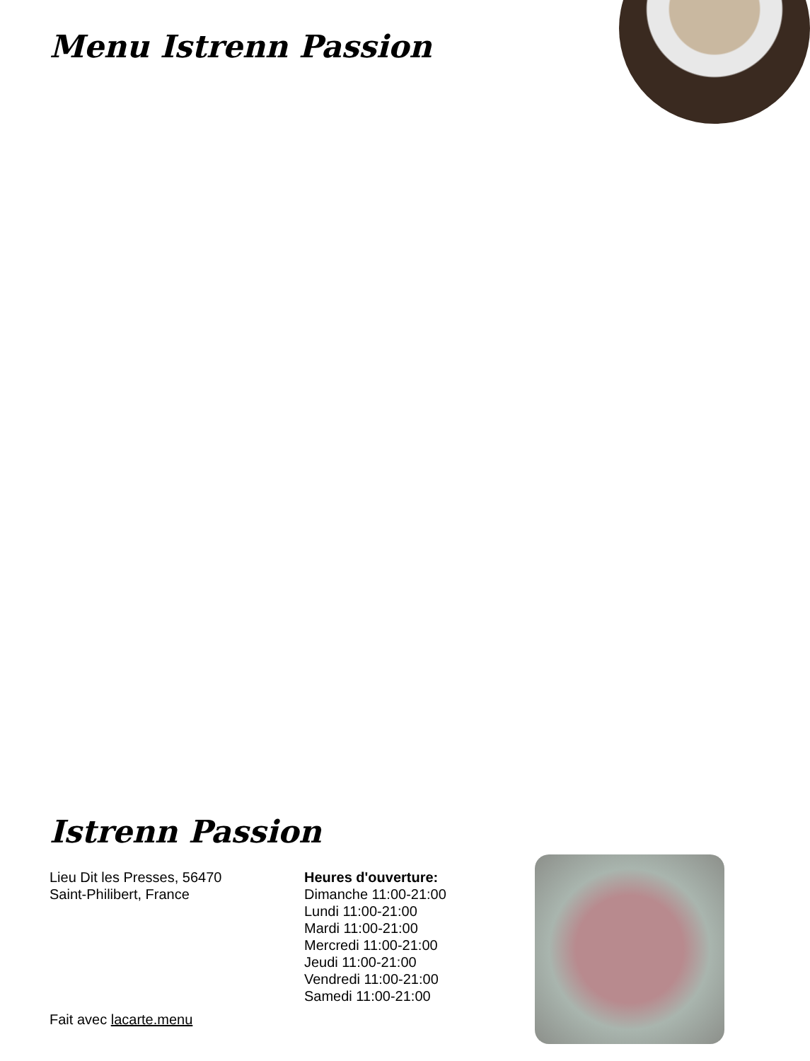Menu Istrenn Passion
Istrenn Passion
Lieu Dit les Presses, 56470
Saint-Philibert, France
Heures d'ouverture:
Dimanche 11:00-21:00
Lundi 11:00-21:00
Mardi 11:00-21:00
Mercredi 11:00-21:00
Jeudi 11:00-21:00
Vendredi 11:00-21:00
Samedi 11:00-21:00
Fait avec lacarte.menu